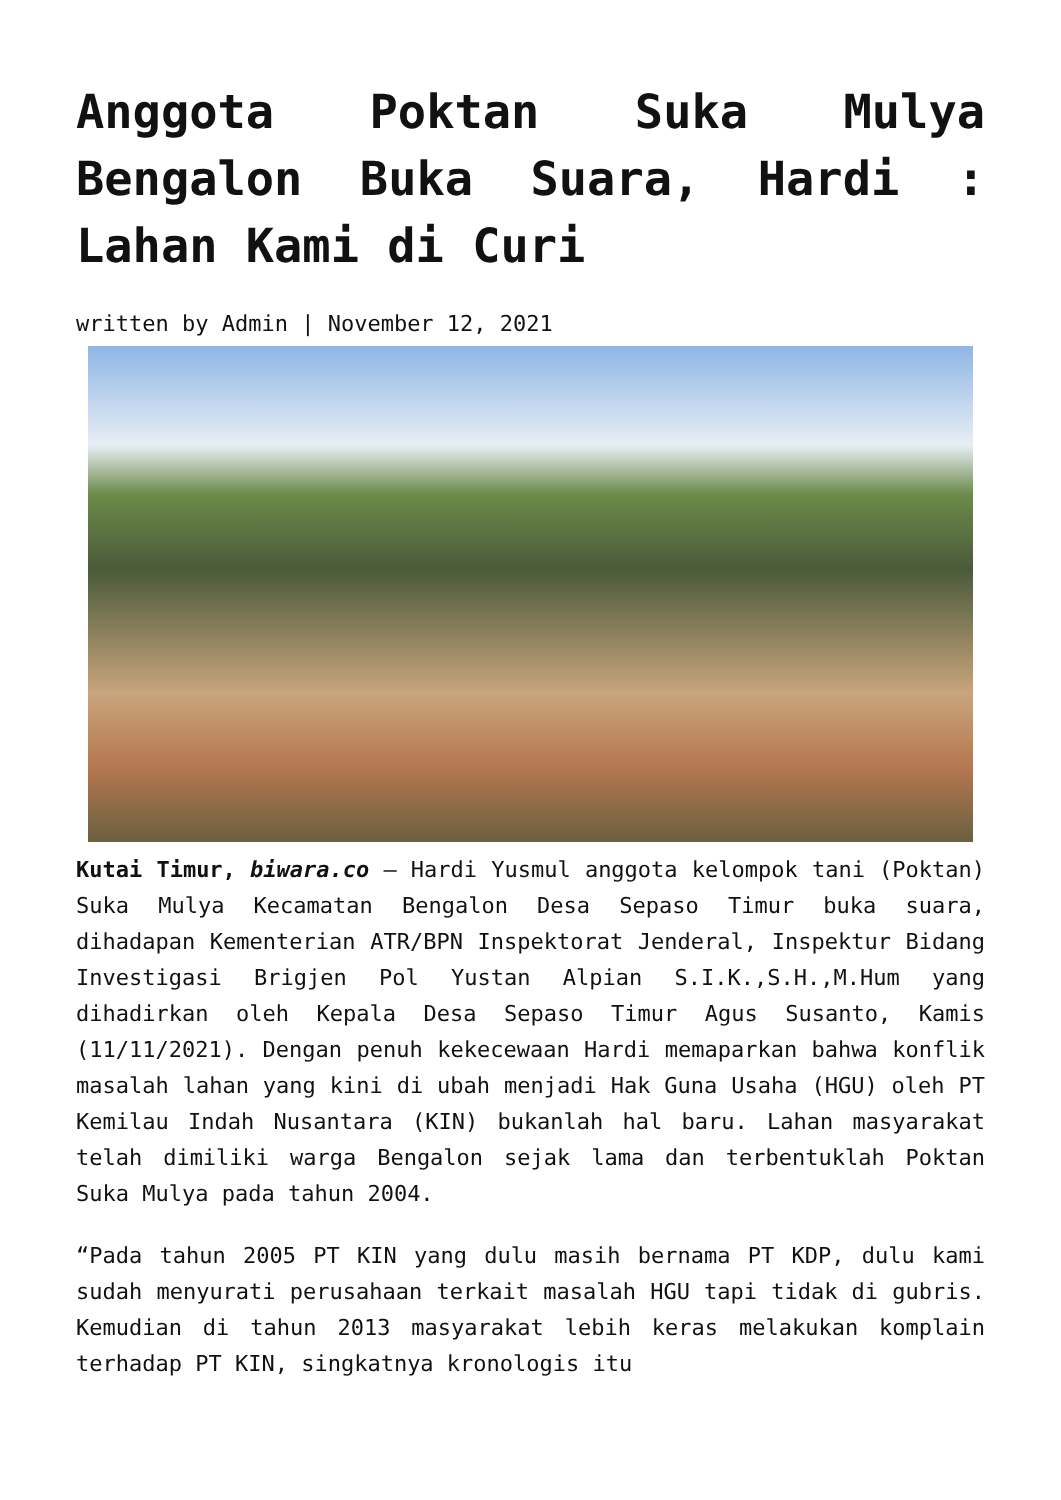Anggota Poktan Suka Mulya Bengalon Buka Suara, Hardi : Lahan Kami di Curi
written by Admin | November 12, 2021
Kutai Timur, biwara.co – Hardi Yusmul anggota kelompok tani (Poktan) Suka Mulya Kecamatan Bengalon Desa Sepaso Timur buka suara, dihadapan Kementerian ATR/BPN Inspektorat Jenderal, Inspektur Bidang Investigasi Brigjen Pol Yustan Alpian S.I.K.,S.H.,M.Hum yang dihadirkan oleh Kepala Desa Sepaso Timur Agus Susanto, Kamis (11/11/2021). Dengan penuh kekecewaan Hardi memaparkan bahwa konflik masalah lahan yang kini di ubah menjadi Hak Guna Usaha (HGU) oleh PT Kemilau Indah Nusantara (KIN) bukanlah hal baru. Lahan masyarakat telah dimiliki warga Bengalon sejak lama dan terbentuklah Poktan Suka Mulya pada tahun 2004.
“Pada tahun 2005 PT KIN yang dulu masih bernama PT KDP, dulu kami sudah menyurati perusahaan terkait masalah HGU tapi tidak di gubris. Kemudian di tahun 2013 masyarakat lebih keras melakukan komplain terhadap PT KIN, singkatnya kronologis itu